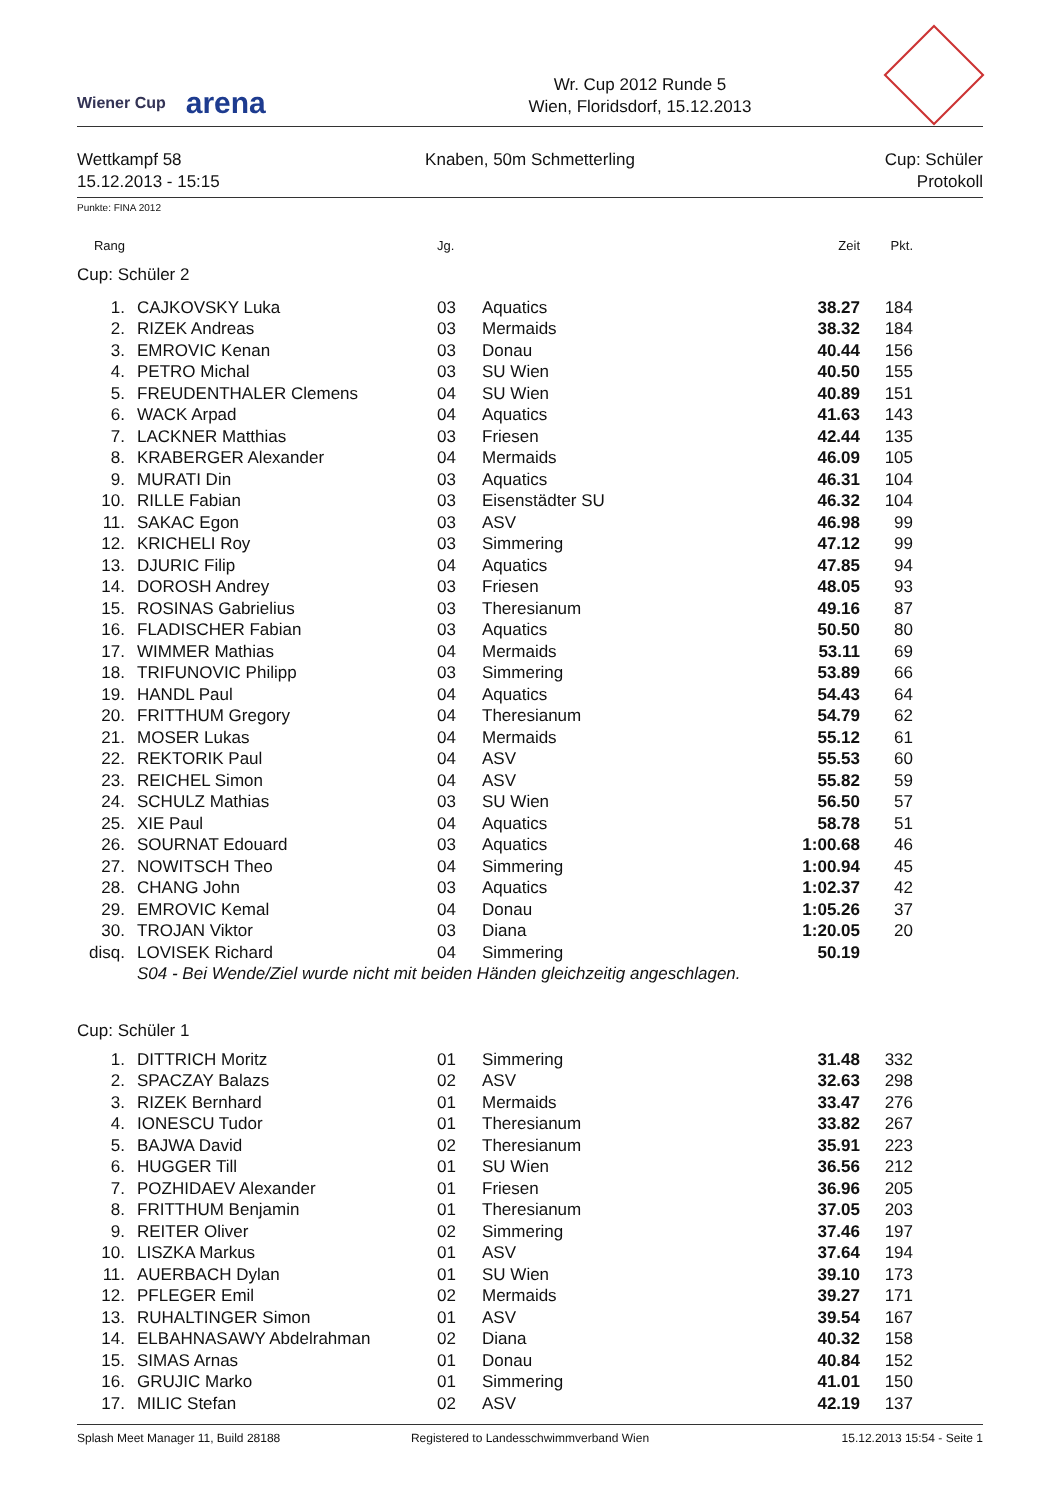Wiener Cup
arena
Wr. Cup 2012 Runde 5
Wien, Floridsdorf, 15.12.2013
Wettkampf 58
15.12.2013 - 15:15
Knaben, 50m Schmetterling Cup: Schüler
Protokoll
Punkte: FINA 2012
| Rang | | | Jg. | | Zeit | Pkt. | |
| --- | --- | --- | --- | --- | --- | --- | --- |
| Cup: Schüler 2 | | | | | | | |
| 1. | | CAJKOVSKY Luka | 03 | Aquatics | 38.27 | 184 | |
| 2. | | RIZEK Andreas | 03 | Mermaids | 38.32 | 184 | |
| 3. | | EMROVIC Kenan | 03 | Donau | 40.44 | 156 | |
| 4. | | PETRO Michal | 03 | SU Wien | 40.50 | 155 | |
| 5. | | FREUDENTHALER Clemens | 04 | SU Wien | 40.89 | 151 | |
| 6. | | WACK Arpad | 04 | Aquatics | 41.63 | 143 | |
| 7. | | LACKNER Matthias | 03 | Friesen | 42.44 | 135 | |
| 8. | | KRABERGER Alexander | 04 | Mermaids | 46.09 | 105 | |
| 9. | | MURATI Din | 03 | Aquatics | 46.31 | 104 | |
| 10. | | RILLE Fabian | 03 | Eisenstädter SU | 46.32 | 104 | |
| 11. | | SAKAC Egon | 03 | ASV | 46.98 | 99 | |
| 12. | | KRICHELI Roy | 03 | Simmering | 47.12 | 99 | |
| 13. | | DJURIC Filip | 04 | Aquatics | 47.85 | 94 | |
| 14. | | DOROSH Andrey | 03 | Friesen | 48.05 | 93 | |
| 15. | | ROSINAS Gabrielius | 03 | Theresianum | 49.16 | 87 | |
| 16. | | FLADISCHER Fabian | 03 | Aquatics | 50.50 | 80 | |
| 17. | | WIMMER Mathias | 04 | Mermaids | 53.11 | 69 | |
| 18. | | TRIFUNOVIC Philipp | 03 | Simmering | 53.89 | 66 | |
| 19. | | HANDL Paul | 04 | Aquatics | 54.43 | 64 | |
| 20. | | FRITTHUM Gregory | 04 | Theresianum | 54.79 | 62 | |
| 21. | | MOSER Lukas | 04 | Mermaids | 55.12 | 61 | |
| 22. | | REKTORIK Paul | 04 | ASV | 55.53 | 60 | |
| 23. | | REICHEL Simon | 04 | ASV | 55.82 | 59 | |
| 24. | | SCHULZ Mathias | 03 | SU Wien | 56.50 | 57 | |
| 25. | | XIE Paul | 04 | Aquatics | 58.78 | 51 | |
| 26. | | SOURNAT Edouard | 03 | Aquatics | 1:00.68 | 46 | |
| 27. | | NOWITSCH Theo | 04 | Simmering | 1:00.94 | 45 | |
| 28. | | CHANG John | 03 | Aquatics | 1:02.37 | 42 | |
| 29. | | EMROVIC Kemal | 04 | Donau | 1:05.26 | 37 | |
| 30. | | TROJAN Viktor | 03 | Diana | 1:20.05 | 20 | |
| disq. | | LOVISEK Richard | 04 | Simmering | 50.19 | | |
| | | S04 - Bei Wende/Ziel wurde nicht mit beiden Händen gleichzeitig angeschlagen. | | | | | |
| Cup: Schüler 1 | | | | | | | |
| 1. | | DITTRICH Moritz | 01 | Simmering | 31.48 | 332 | |
| 2. | | SPACZAY Balazs | 02 | ASV | 32.63 | 298 | |
| 3. | | RIZEK Bernhard | 01 | Mermaids | 33.47 | 276 | |
| 4. | | IONESCU Tudor | 01 | Theresianum | 33.82 | 267 | |
| 5. | | BAJWA David | 02 | Theresianum | 35.91 | 223 | |
| 6. | | HUGGER Till | 01 | SU Wien | 36.56 | 212 | |
| 7. | | POZHIDAEV Alexander | 01 | Friesen | 36.96 | 205 | |
| 8. | | FRITTHUM Benjamin | 01 | Theresianum | 37.05 | 203 | |
| 9. | | REITER Oliver | 02 | Simmering | 37.46 | 197 | |
| 10. | | LISZKA Markus | 01 | ASV | 37.64 | 194 | |
| 11. | | AUERBACH Dylan | 01 | SU Wien | 39.10 | 173 | |
| 12. | | PFLEGER Emil | 02 | Mermaids | 39.27 | 171 | |
| 13. | | RUHALTINGER Simon | 01 | ASV | 39.54 | 167 | |
| 14. | | ELBAHNASAWY Abdelrahman | 02 | Diana | 40.32 | 158 | |
| 15. | | SIMAS Arnas | 01 | Donau | 40.84 | 152 | |
| 16. | | GRUJIC Marko | 01 | Simmering | 41.01 | 150 | |
| 17. | | MILIC Stefan | 02 | ASV | 42.19 | 137 | |
Splash Meet Manager 11, Build 28188
Registered to Landesschwimmverband Wien
15.12.2013 15:54 - Seite 1